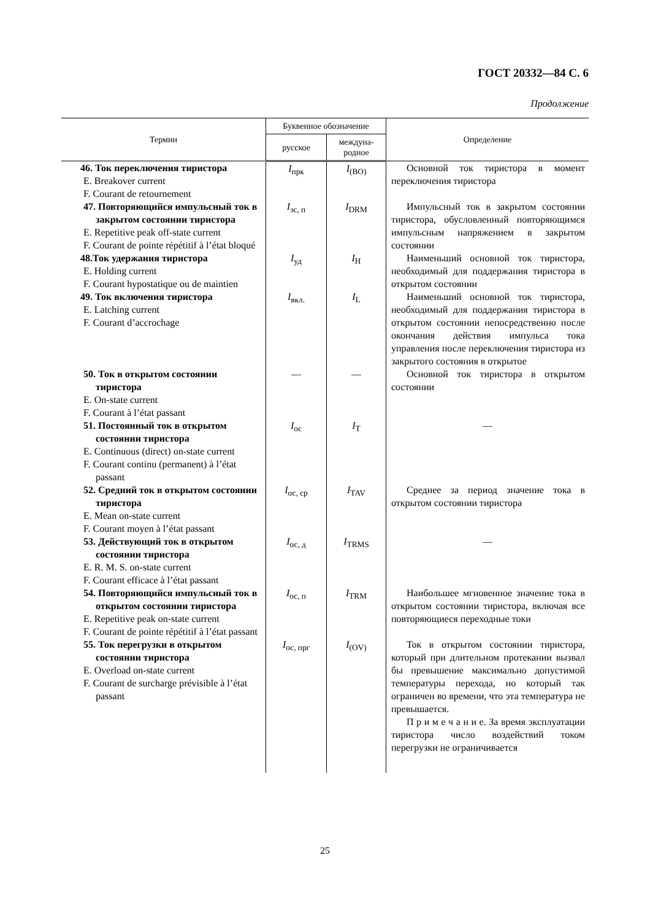ГОСТ 20332—84 С. 6
Продолжение
| Термин | Буквенное обозначение | | Определение |
| --- | --- | --- | --- |
| | русское | междуна- родное | |
| 46. Ток переключения тиристора E. Breakover current F. Courant de retournement | I<sub>прк</sub> | I<sub>(BO)</sub> | Основной ток тиристора в момент переключения тиристора |
| 47. Повторяющийся импульсный ток в закрытом состоянии тиристора E. Repetitive peak off-state current F. Courant de pointe répétitif à l’état bloqué | I<sub>зс, п</sub> | I<sub>DRM</sub> | Импульсный ток в закрытом состоянии тиристора, обусловленный повторяющимся импульсным напряжением в закрытом состоянии |
| 48.Ток удержания тиристора E. Holding current F. Courant hypostatique ou de maintien | I<sub>уд</sub> | I<sub>H</sub> | Наименьший основной ток тиристора, необходимый для поддержания тиристора в открытом состоянии |
| 49. Ток включения тиристора E. Latching current F. Courant d’accrochage | I<sub>вкл.</sub> | I<sub>L</sub> | Наименьший основной ток тиристора, необходимый для поддержания тиристора в открытом состоянии непосредственно после окончания действия импульса тока управления после переключения тиристора из закрытого состояния в открытое |
| 50. Ток в открытом состоянии тиристора E. On-state current F. Courant à l’état passant | — | — | Основной ток тиристора в открытом состоянии |
| 51. Постоянный ток в открытом состоянии тиристора E. Continuous (direct) on-state current F. Courant continu (permanent) à l’état passant | I<sub>ос</sub> | I<sub>T</sub> | — |
| 52. Средний ток в открытом состоянии тиристора E. Mean on-state current F. Courant moyen à l’état passant | I<sub>ос, ср</sub> | I<sub>TAV</sub> | Среднее за период значение тока в открытом состоянии тиристора |
| 53. Действующий ток в открытом состоянии тиристора E. R. M. S. on-state current F. Courant efficace à l’état passant | I<sub>ос, д</sub> | I<sub>TRMS</sub> | — |
| 54. Повторяющийся импульсный ток в открытом состоянии тиристора E. Repetitive peak on-state current F. Courant de pointe répétitif à l’état passant | I<sub>ос, п</sub> | I<sub>TRM</sub> | Наибольшее мгновенное значение тока в открытом состоянии тиристора, включая все повторяющиеся переходные токи |
| 55. Ток перегрузки в открытом состоянии тиристора E. Overload on-state current F. Courant de surcharge prévisible à l’état passant | I<sub>ос, прг</sub> | I<sub>(OV)</sub> | Ток в открытом состоянии тиристора, который при длительном протекании вызвал бы превышение максимально допустимой температуры перехода, но который так ограничен во времени, что эта температура не превышается. П р и м е ч а н и е. За время эксплуатации тиристора число воздействий током перегрузки не ограничивается |
25